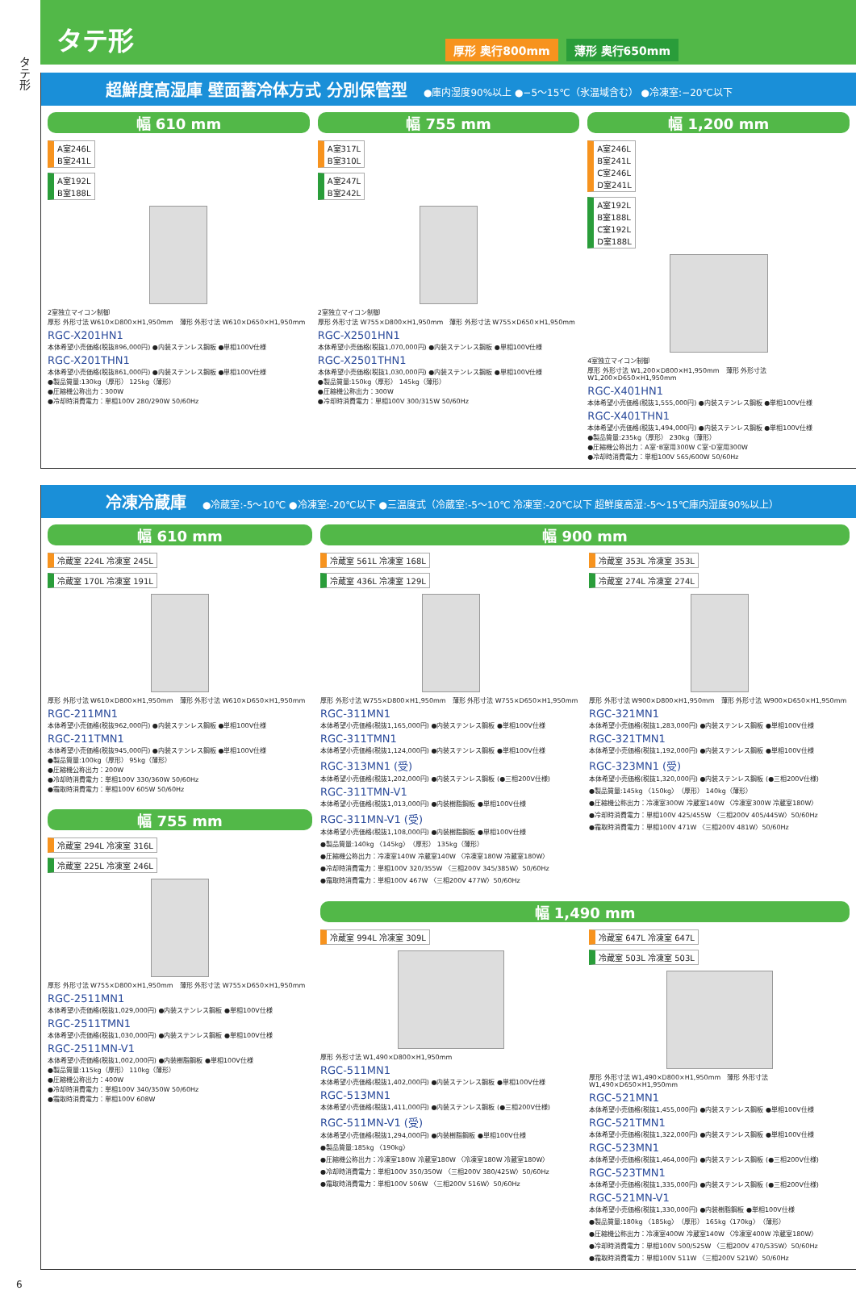タテ形
タテ形
厚形 奥行800mm 薄形 奥行650mm
超鮮度高湿庫 壁面蓄冷体方式 分別保管型 ●庫内湿度90%以上 ●−5〜15℃（氷温域含む） ●冷凍室:−20℃以下
幅 610 mm
A室246L
B室241L
A室192L
B室188L
2室独立マイコン制御
厚形 外形寸法 W610×D800×H1,950mm　薄形 外形寸法 W610×D650×H1,950mm
RGC-X201HN1
本体希望小売価格(税抜896,000円) ●内装ステンレス鋼板 ●単相100V仕様
RGC-X201THN1
本体希望小売価格(税抜861,000円) ●内装ステンレス鋼板 ●単相100V仕様
●製品質量:130kg（厚形） 125kg（薄形）
●圧縮機公称出力：300W
●冷却時消費電力：単相100V 280/290W 50/60Hz
幅 755 mm
A室317L
B室310L
A室247L
B室242L
2室独立マイコン制御
厚形 外形寸法 W755×D800×H1,950mm　薄形 外形寸法 W755×D650×H1,950mm
RGC-X2501HN1
本体希望小売価格(税抜1,070,000円) ●内装ステンレス鋼板 ●単相100V仕様
RGC-X2501THN1
本体希望小売価格(税抜1,030,000円) ●内装ステンレス鋼板 ●単相100V仕様
●製品質量:150kg（厚形） 145kg（薄形）
●圧縮機公称出力：300W
●冷却時消費電力：単相100V 300/315W 50/60Hz
幅 1,200 mm
A室246L
B室241L
C室246L
D室241L
A室192L
B室188L
C室192L
D室188L
4室独立マイコン制御
厚形 外形寸法 W1,200×D800×H1,950mm　薄形 外形寸法 W1,200×D650×H1,950mm
RGC-X401HN1
本体希望小売価格(税抜1,555,000円) ●内装ステンレス鋼板 ●単相100V仕様
RGC-X401THN1
本体希望小売価格(税抜1,494,000円) ●内装ステンレス鋼板 ●単相100V仕様
●製品質量:235kg（厚形） 230kg（薄形）
●圧縮機公称出力：A室･B室用300W C室･D室用300W
●冷却時消費電力：単相100V 565/600W 50/60Hz
冷凍冷蔵庫 ●冷蔵室:-5〜10℃ ●冷凍室:-20℃以下 ●三温度式（冷蔵室:-5〜10℃ 冷凍室:-20℃以下 超鮮度高湿:-5〜15℃庫内湿度90%以上）
幅 610 mm
冷蔵室 224L 冷凍室 245L
冷蔵室 170L 冷凍室 191L
厚形 外形寸法 W610×D800×H1,950mm　薄形 外形寸法 W610×D650×H1,950mm
RGC-211MN1
本体希望小売価格(税抜962,000円) ●内装ステンレス鋼板 ●単相100V仕様
RGC-211TMN1
本体希望小売価格(税抜945,000円) ●内装ステンレス鋼板 ●単相100V仕様
●製品質量:100kg（厚形） 95kg（薄形）
●圧縮機公称出力：200W
●冷却時消費電力：単相100V 330/360W 50/60Hz
●霜取時消費電力：単相100V 605W 50/60Hz
幅 755 mm
冷蔵室 294L 冷凍室 316L
冷蔵室 225L 冷凍室 246L
厚形 外形寸法 W755×D800×H1,950mm　薄形 外形寸法 W755×D650×H1,950mm
RGC-2511MN1
本体希望小売価格(税抜1,029,000円) ●内装ステンレス鋼板 ●単相100V仕様
RGC-2511TMN1
本体希望小売価格(税抜1,030,000円) ●内装ステンレス鋼板 ●単相100V仕様
RGC-2511MN-V1
本体希望小売価格(税抜1,002,000円) ●内装樹脂鋼板 ●単相100V仕様
●製品質量:115kg（厚形） 110kg（薄形）
●圧縮機公称出力：400W
●冷却時消費電力：単相100V 340/350W 50/60Hz
●霜取時消費電力：単相100V 608W
幅 900 mm
冷蔵室 561L 冷凍室 168L
冷蔵室 436L 冷凍室 129L
厚形 外形寸法 W755×D800×H1,950mm　薄形 外形寸法 W755×D650×H1,950mm
RGC-311MN1
本体希望小売価格(税抜1,165,000円) ●内装ステンレス鋼板 ●単相100V仕様
RGC-311TMN1
本体希望小売価格(税抜1,124,000円) ●内装ステンレス鋼板 ●単相100V仕様
RGC-313MN1 (受)
本体希望小売価格(税抜1,202,000円) ●内装ステンレス鋼板 (●三相200V仕様)
RGC-311TMN-V1
本体希望小売価格(税抜1,013,000円) ●内装樹脂鋼板 ●単相100V仕様
RGC-311MN-V1 (受)
本体希望小売価格(税抜1,108,000円) ●内装樹脂鋼板 ●単相100V仕様
●製品質量:140kg 〈145kg〉（厚形） 135kg（薄形）
●圧縮機公称出力：冷凍室140W 冷蔵室140W 〈冷凍室180W 冷蔵室180W〉
●冷却時消費電力：単相100V 320/355W 〈三相200V 345/385W〉50/60Hz
●霜取時消費電力：単相100V 467W 〈三相200V 477W〉50/60Hz
冷蔵室 353L 冷凍室 353L
冷蔵室 274L 冷凍室 274L
厚形 外形寸法 W900×D800×H1,950mm　薄形 外形寸法 W900×D650×H1,950mm
RGC-321MN1
本体希望小売価格(税抜1,283,000円) ●内装ステンレス鋼板 ●単相100V仕様
RGC-321TMN1
本体希望小売価格(税抜1,192,000円) ●内装ステンレス鋼板 ●単相100V仕様
RGC-323MN1 (受)
本体希望小売価格(税抜1,320,000円) ●内装ステンレス鋼板 (●三相200V仕様)
●製品質量:145kg 〈150kg〉（厚形） 140kg（薄形）
●圧縮機公称出力：冷凍室300W 冷蔵室140W 〈冷凍室300W 冷蔵室180W〉
●冷却時消費電力：単相100V 425/455W 〈三相200V 405/445W〉50/60Hz
●霜取時消費電力：単相100V 471W 〈三相200V 481W〉50/60Hz
幅 1,490 mm
冷蔵室 994L 冷凍室 309L
厚形 外形寸法 W1,490×D800×H1,950mm
RGC-511MN1
本体希望小売価格(税抜1,402,000円) ●内装ステンレス鋼板 ●単相100V仕様
RGC-513MN1
本体希望小売価格(税抜1,411,000円) ●内装ステンレス鋼板 (●三相200V仕様)
RGC-511MN-V1 (受)
本体希望小売価格(税抜1,294,000円) ●内装樹脂鋼板 ●単相100V仕様
●製品質量:185kg 〈190kg〉
●圧縮機公称出力：冷凍室180W 冷蔵室180W 〈冷凍室180W 冷蔵室180W〉
●冷却時消費電力：単相100V 350/350W 〈三相200V 380/425W〉50/60Hz
●霜取時消費電力：単相100V 506W 〈三相200V 516W〉50/60Hz
冷蔵室 647L 冷凍室 647L
冷蔵室 503L 冷凍室 503L
厚形 外形寸法 W1,490×D800×H1,950mm　薄形 外形寸法 W1,490×D650×H1,950mm
RGC-521MN1
本体希望小売価格(税抜1,455,000円) ●内装ステンレス鋼板 ●単相100V仕様
RGC-521TMN1
本体希望小売価格(税抜1,322,000円) ●内装ステンレス鋼板 ●単相100V仕様
RGC-523MN1
本体希望小売価格(税抜1,464,000円) ●内装ステンレス鋼板 (●三相200V仕様)
RGC-523TMN1
本体希望小売価格(税抜1,335,000円) ●内装ステンレス鋼板 (●三相200V仕様)
RGC-521MN-V1
本体希望小売価格(税抜1,330,000円) ●内装樹脂鋼板 ●単相100V仕様
●製品質量:180kg 〈185kg〉（厚形） 165kg〈170kg〉（薄形）
●圧縮機公称出力：冷凍室400W 冷蔵室140W 〈冷凍室400W 冷蔵室180W〉
●冷却時消費電力：単相100V 500/525W 〈三相200V 470/535W〉50/60Hz
●霜取時消費電力：単相100V 511W 〈三相200V 521W〉50/60Hz
6